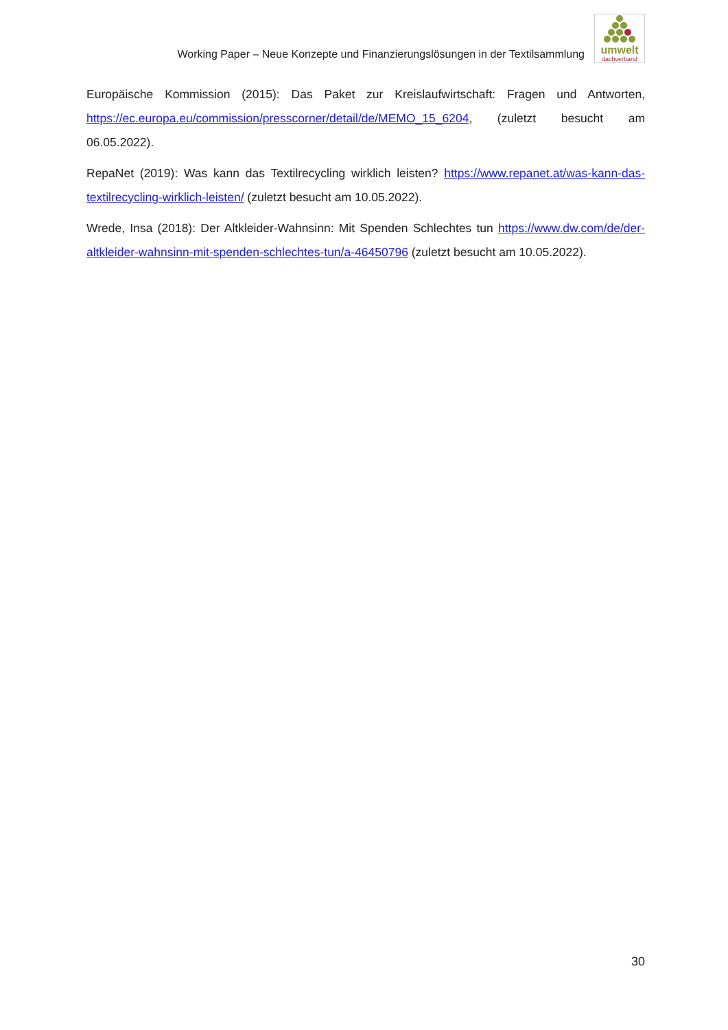Working Paper – Neue Konzepte und Finanzierungslösungen in der Textilsammlung
umwelt
dachverband
Europäische Kommission (2015): Das Paket zur Kreislaufwirtschaft: Fragen und Antworten, https://ec.europa.eu/commission/presscorner/detail/de/MEMO_15_6204, (zuletzt besucht am 06.05.2022).
RepaNet (2019): Was kann das Textilrecycling wirklich leisten? https://www.repanet.at/was-kann-das-textilrecycling-wirklich-leisten/ (zuletzt besucht am 10.05.2022).
Wrede, Insa (2018): Der Altkleider-Wahnsinn: Mit Spenden Schlechtes tun https://www.dw.com/de/der-altkleider-wahnsinn-mit-spenden-schlechtes-tun/a-46450796 (zuletzt besucht am 10.05.2022).
30